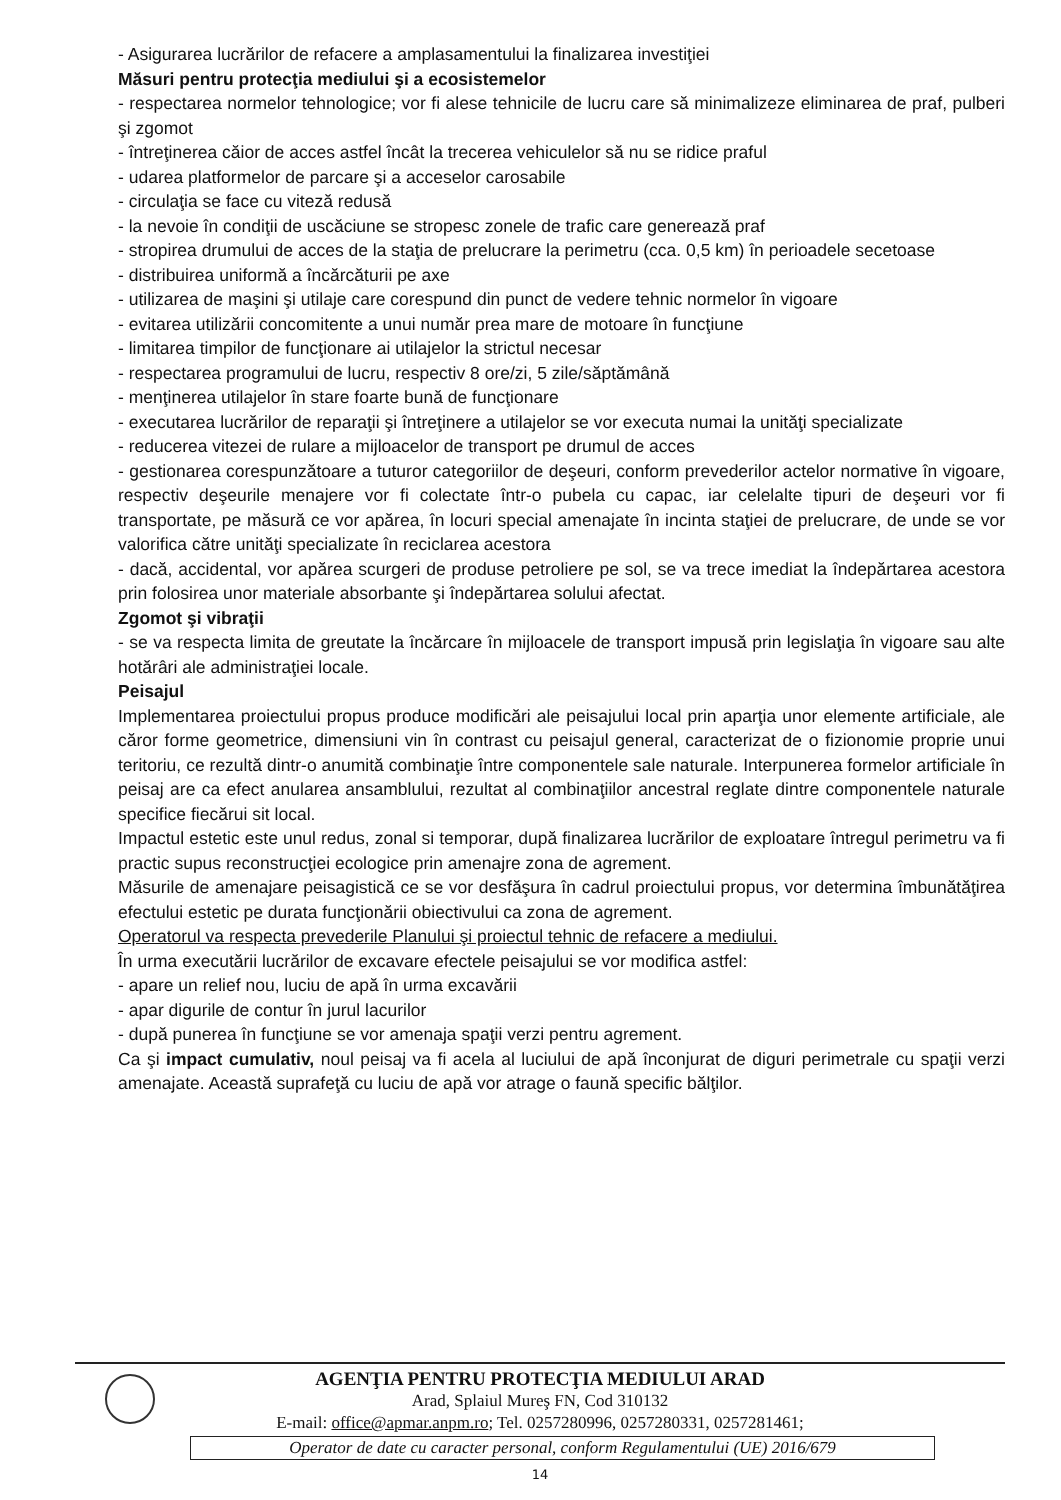- Asigurarea lucrărilor de refacere a amplasamentului la finalizarea investiţiei
Măsuri pentru protecţia mediului şi a ecosistemelor
- respectarea normelor tehnologice; vor fi alese tehnicile de lucru care să minimalizeze eliminarea de praf, pulberi şi zgomot
- întreţinerea căior de acces astfel încât la trecerea vehiculelor să nu se ridice praful
- udarea platformelor de parcare şi a acceselor carosabile
- circulaţia se face cu viteză redusă
- la nevoie în condiţii de uscăciune se stropesc zonele de trafic care generează praf
- stropirea drumului de acces de la staţia de prelucrare la perimetru (cca. 0,5 km) în perioadele secetoase
- distribuirea uniformă a încărcăturii pe axe
- utilizarea de maşini şi utilaje care corespund din punct de vedere tehnic normelor în vigoare
- evitarea utilizării concomitente a unui număr prea mare de motoare în funcţiune
- limitarea timpilor de funcţionare ai utilajelor la strictul necesar
- respectarea programului de lucru, respectiv 8 ore/zi, 5 zile/săptămână
- menţinerea utilajelor în stare foarte bună de funcţionare
- executarea lucrărilor de reparaţii şi întreţinere a utilajelor se vor executa numai la unităţi specializate
- reducerea vitezei de rulare a mijloacelor de transport pe drumul de acces
- gestionarea corespunzătoare a tuturor categoriilor de deşeuri, conform prevederilor actelor normative în vigoare, respectiv deşeurile menajere vor fi colectate într-o pubela cu capac, iar celelalte tipuri de deşeuri vor fi transportate, pe măsură ce vor apărea, în locuri special amenajate în incinta staţiei de prelucrare, de unde se vor valorifica către unităţi specializate în reciclarea acestora
- dacă, accidental, vor apărea scurgeri de produse petroliere pe sol, se va trece imediat la îndepărtarea acestora prin folosirea unor materiale absorbante şi îndepărtarea solului afectat.
Zgomot şi vibraţii
- se va respecta limita de greutate la încărcare în mijloacele de transport impusă prin legislaţia în vigoare sau alte hotărâri ale administraţiei locale.
Peisajul
Implementarea proiectului propus produce modificări ale peisajului local prin aparţia unor elemente artificiale, ale căror forme geometrice, dimensiuni vin în contrast cu peisajul general, caracterizat de o fizionomie proprie unui teritoriu, ce rezultă dintr-o anumită combinaţie între componentele sale naturale. Interpunerea formelor artificiale în peisaj are ca efect anularea ansamblului, rezultat al combinaţiilor ancestral reglate dintre componentele naturale specifice fiecărui sit local.
Impactul estetic este unul redus, zonal si temporar, după finalizarea lucrărilor de exploatare întregul perimetru va fi practic supus reconstrucţiei ecologice prin amenajre zona de agrement.
Măsurile de amenajare peisagistică ce se vor desfăşura în cadrul proiectului propus, vor determina îmbunătăţirea efectului estetic pe durata funcţionării obiectivului ca zona de agrement.
Operatorul va respecta prevederile Planului şi proiectul tehnic de refacere a mediului.
În urma executării lucrărilor de excavare efectele peisajului se vor modifica astfel:
- apare un relief nou, luciu de apă în urma excavării
- apar digurile de contur în jurul lacurilor
- după punerea în funcţiune se vor amenaja spaţii verzi pentru agrement.
Ca şi impact cumulativ, noul peisaj va fi acela al luciului de apă înconjurat de diguri perimetrale cu spaţii verzi amenajate. Această suprafeţă cu luciu de apă vor atrage o faună specific bălţilor.
AGENŢIA PENTRU PROTECŢIA MEDIULUI ARAD
Arad, Splaiul Mureş FN, Cod 310132
E-mail: office@apmar.anpm.ro; Tel. 0257280996, 0257280331, 0257281461;
Operator de date cu caracter personal, conform Regulamentului (UE) 2016/679
14